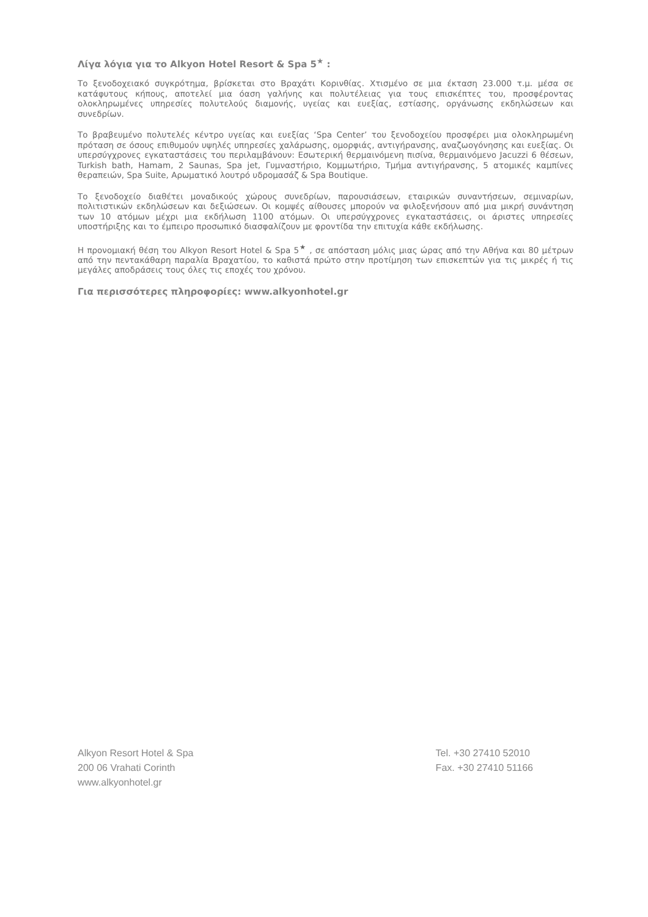Λίγα λόγια για το Alkyon Hotel Resort & Spa 5<sup>★</sup> :
Το ξενοδοχειακό συγκρότημα, βρίσκεται στο Βραχάτι Κορινθίας. Χτισμένο σε μια έκταση 23.000 τ.μ. μέσα σε κατάφυτους κήπους, αποτελεί μια όαση γαλήνης και πολυτέλειας για τους επισκέπτες του, προσφέροντας ολοκληρωμένες υπηρεσίες πολυτελούς διαμονής, υγείας και ευεξίας, εστίασης, οργάνωσης εκδηλώσεων και συνεδρίων.
Το βραβευμένο πολυτελές κέντρο υγείας και ευεξίας ‘Spa Center’ του ξενοδοχείου προσφέρει μια ολοκληρωμένη πρόταση σε όσους επιθυμούν υψηλές υπηρεσίες χαλάρωσης, ομορφιάς, αντιγήρανσης, αναζωογόνησης και ευεξίας. Οι υπερσύγχρονες εγκαταστάσεις του περιλαμβάνουν: Εσωτερική θερμαινόμενη πισίνα, θερμαινόμενο Jacuzzi 6 θέσεων, Turkish bath, Hamam, 2 Saunas, Spa jet, Γυμναστήριο, Κομμωτήριο, Τμήμα αντιγήρανσης, 5 ατομικές καμπίνες θεραπειών, Spa Suite, Αρωματικό λουτρό υδρομασάζ & Spa Boutique.
Το ξενοδοχείο διαθέτει μοναδικούς χώρους συνεδρίων, παρουσιάσεων, εταιρικών συναντήσεων, σεμιναρίων, πολιτιστικών εκδηλώσεων και δεξιώσεων. Οι κομψές αίθουσες μπορούν να φιλοξενήσουν από μια μικρή συνάντηση των 10 ατόμων μέχρι μια εκδήλωση 1100 ατόμων. Οι υπερσύγχρονες εγκαταστάσεις, οι άριστες υπηρεσίες υποστήριξης και το έμπειρο προσωπικό διασφαλίζουν με φροντίδα την επιτυχία κάθε εκδήλωσης.
Η προνομιακή θέση του Alkyon Resort Hotel & Spa 5<sup>★</sup> , σε απόσταση μόλις μιας ώρας από την Αθήνα και 80 μέτρων από την πεντακάθαρη παραλία Βραχατίου, το καθιστά πρώτο στην προτίμηση των επισκεπτών για τις μικρές ή τις μεγάλες αποδράσεις τους όλες τις εποχές του χρόνου.
Για περισσότερες πληροφορίες: www.alkyonhotel.gr
Alkyon Resort Hotel & Spa
200 06 Vrahati Corinth
www.alkyonhotel.gr
Tel. +30 27410 52010
Fax. +30 27410 51166